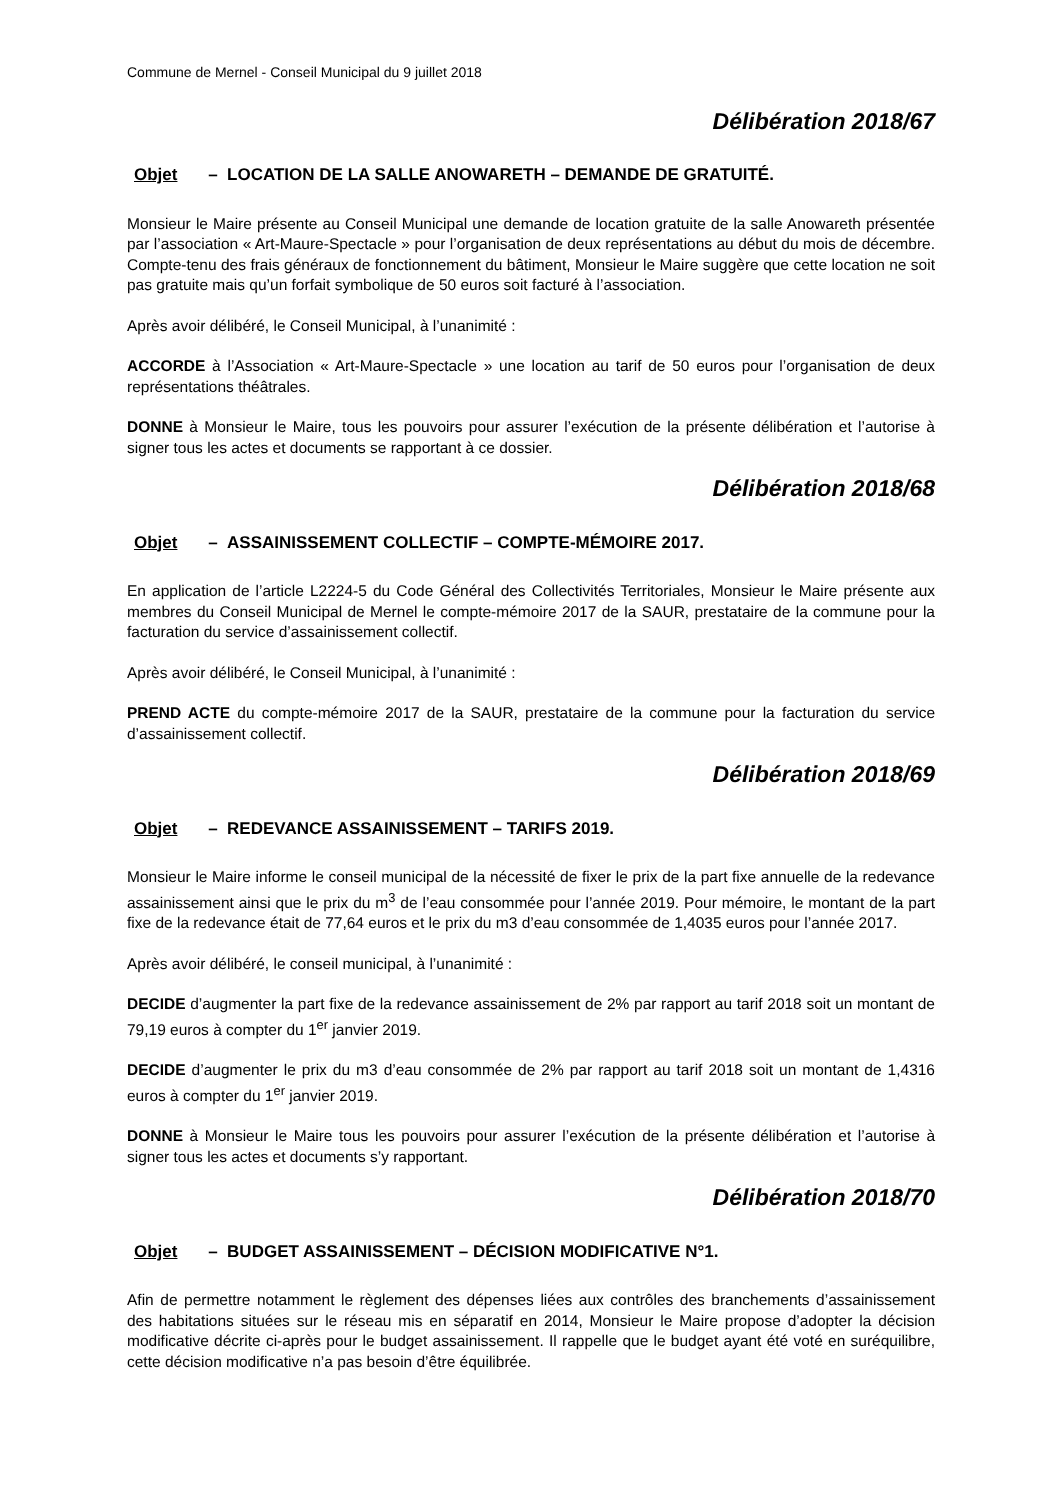Commune de Mernel - Conseil Municipal du 9 juillet 2018
Délibération 2018/67
Objet – LOCATION DE LA SALLE ANOWARETH – DEMANDE DE GRATUITÉ.
Monsieur le Maire présente au Conseil Municipal une demande de location gratuite de la salle Anowareth présentée par l’association « Art-Maure-Spectacle » pour l’organisation de deux représentations au début du mois de décembre. Compte-tenu des frais généraux de fonctionnement du bâtiment, Monsieur le Maire suggère que cette location ne soit pas gratuite mais qu’un forfait symbolique de 50 euros soit facturé à l’association.
Après avoir délibéré, le Conseil Municipal, à l’unanimité :
ACCORDE à l’Association « Art-Maure-Spectacle » une location au tarif de 50 euros pour l’organisation de deux représentations théâtrales.
DONNE à Monsieur le Maire, tous les pouvoirs pour assurer l’exécution de la présente délibération et l’autorise à signer tous les actes et documents se rapportant à ce dossier.
Délibération 2018/68
Objet – ASSAINISSEMENT COLLECTIF – COMPTE-MÉMOIRE 2017.
En application de l’article L2224-5 du Code Général des Collectivités Territoriales, Monsieur le Maire présente aux membres du Conseil Municipal de Mernel le compte-mémoire 2017 de la SAUR, prestataire de la commune pour la facturation du service d’assainissement collectif.
Après avoir délibéré, le Conseil Municipal, à l’unanimité :
PREND ACTE du compte-mémoire 2017 de la SAUR, prestataire de la commune pour la facturation du service d’assainissement collectif.
Délibération 2018/69
Objet – REDEVANCE ASSAINISSEMENT – TARIFS 2019.
Monsieur le Maire informe le conseil municipal de la nécessité de fixer le prix de la part fixe annuelle de la redevance assainissement ainsi que le prix du m<sup>3</sup> de l’eau consommée pour l’année 2019. Pour mémoire, le montant de la part fixe de la redevance était de 77,64 euros et le prix du m3 d’eau consommée de 1,4035 euros pour l’année 2017.
Après avoir délibéré, le conseil municipal, à l’unanimité :
DECIDE d’augmenter la part fixe de la redevance assainissement de 2% par rapport au tarif 2018 soit un montant de 79,19 euros à compter du 1<sup>er</sup> janvier 2019.
DECIDE d’augmenter le prix du m3 d’eau consommée de 2% par rapport au tarif 2018 soit un montant de 1,4316 euros à compter du 1<sup>er</sup> janvier 2019.
DONNE à Monsieur le Maire tous les pouvoirs pour assurer l’exécution de la présente délibération et l’autorise à signer tous les actes et documents s’y rapportant.
Délibération 2018/70
Objet – BUDGET ASSAINISSEMENT – DÉCISION MODIFICATIVE N°1.
Afin de permettre notamment le règlement des dépenses liées aux contrôles des branchements d’assainissement des habitations situées sur le réseau mis en séparatif en 2014, Monsieur le Maire propose d’adopter la décision modificative décrite ci-après pour le budget assainissement. Il rappelle que le budget ayant été voté en suréquilibre, cette décision modificative n’a pas besoin d’être équilibrée.